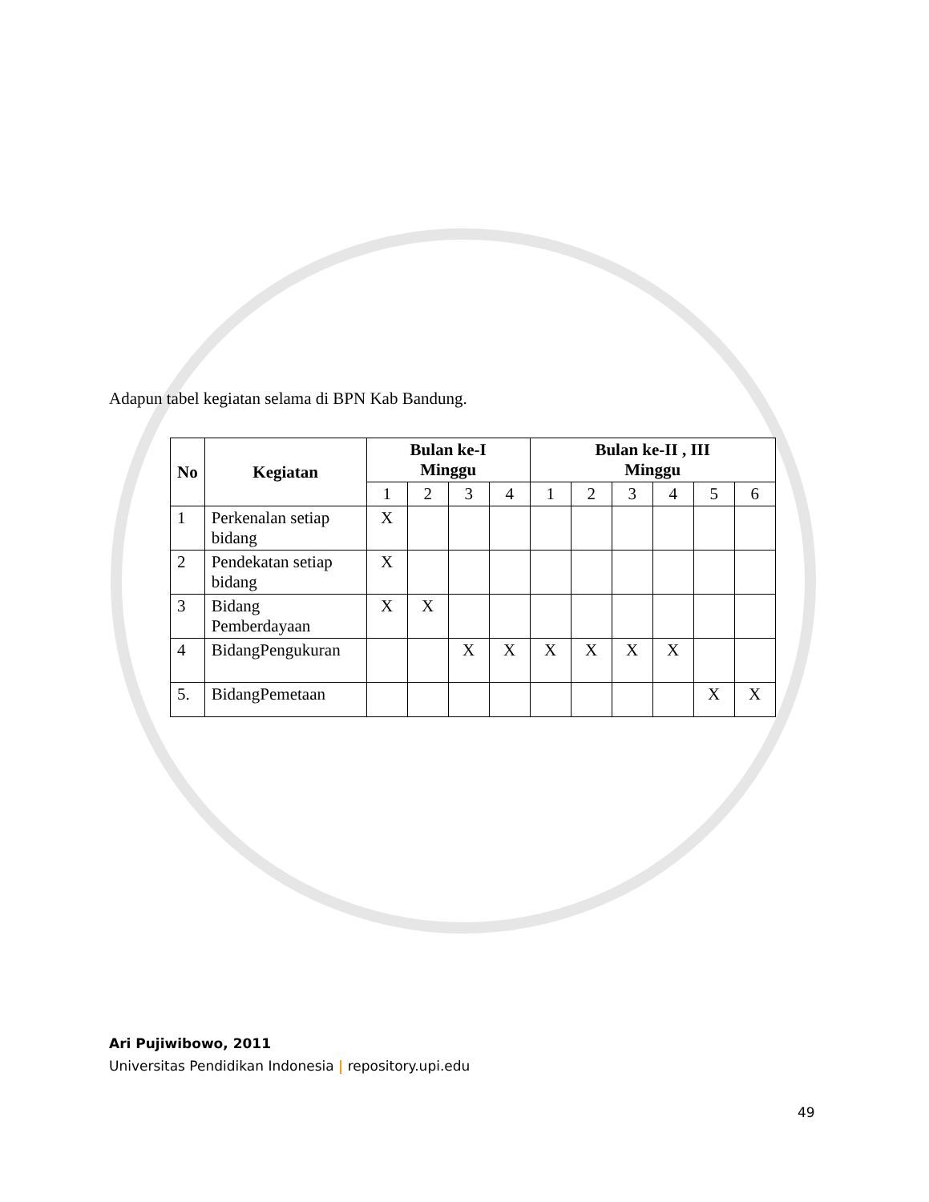Adapun tabel kegiatan selama di BPN Kab Bandung.
| No | Kegiatan | Bulan ke-I Minggu | | | | Bulan ke-II , III Minggu | | | | | |
| --- | --- | --- | --- | --- | --- | --- | --- | --- | --- | --- | --- |
| | | 1 | 2 | 3 | 4 | 1 | 2 | 3 | 4 | 5 | 6 |
| 1 | Perkenalan setiap bidang | X | | | | | | | | | |
| 2 | Pendekatan setiap bidang | X | | | | | | | | | |
| 3 | Bidang Pemberdayaan | X | X | | | | | | | | |
| 4 | BidangPengukuran | | | X | X | X | X | X | X | | |
| 5. | BidangPemetaan | | | | | | | | | X | X |
Ari Pujiwibowo, 2011
Universitas Pendidikan Indonesia | repository.upi.edu
49